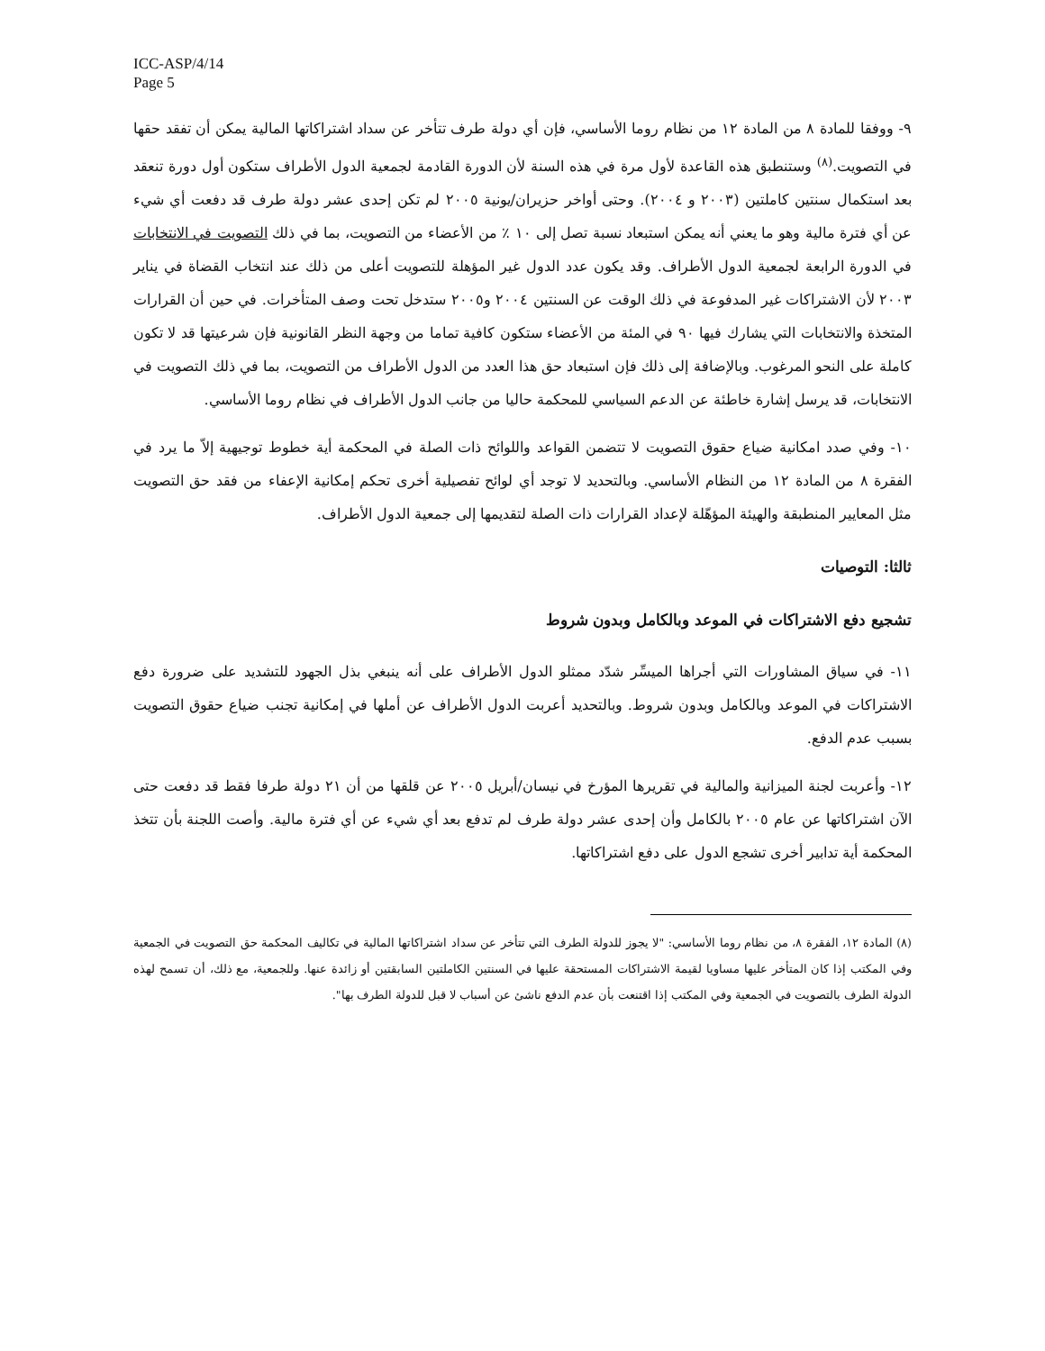ICC-ASP/4/14
Page 5
٩- ووفقا للمادة ٨ من المادة ١٢ من نظام روما الأساسي، فإن أي دولة طرف تتأخر عن سداد اشتراكاتها المالية يمكن أن تفقد حقها في التصويت.<sup>(٨)</sup> وستنطبق هذه القاعدة لأول مرة في هذه السنة لأن الدورة القادمة لجمعية الدول الأطراف ستكون أول دورة تنعقد بعد استكمال سنتين كاملتين (٢٠٠٣ و ٢٠٠٤). وحتى أواخر حزيران/يونية ٢٠٠٥ لم تكن إحدى عشر دولة طرف قد دفعت أي شيء عن أي فترة مالية وهو ما يعني أنه يمكن استبعاد نسبة تصل إلى ١٠ ٪ من الأعضاء من التصويت، بما في ذلك التصويت في الانتخابات في الدورة الرابعة لجمعية الدول الأطراف. وقد يكون عدد الدول غير المؤهلة للتصويت أعلى من ذلك عند انتخاب القضاة في يناير ٢٠٠٣ لأن الاشتراكات غير المدفوعة في ذلك الوقت عن السنتين ٢٠٠٤ و٢٠٠٥ ستدخل تحت وصف المتأخرات. في حين أن القرارات المتخذة والانتخابات التي يشارك فيها ٩٠ في المئة من الأعضاء ستكون كافية تماما من وجهة النظر القانونية فإن شرعيتها قد لا تكون كاملة على النحو المرغوب. وبالإضافة إلى ذلك فإن استبعاد حق هذا العدد من الدول الأطراف من التصويت، بما في ذلك التصويت في الانتخابات، قد يرسل إشارة خاطئة عن الدعم السياسي للمحكمة حاليا من جانب الدول الأطراف في نظام روما الأساسي.
١٠- وفي صدد امكانية ضياع حقوق التصويت لا تتضمن القواعد واللوائح ذات الصلة في المحكمة أية خطوط توجيهية إلاّ ما يرد في الفقرة ٨ من المادة ١٢ من النظام الأساسي. وبالتحديد لا توجد أي لوائح تفصيلية أخرى تحكم إمكانية الإعفاء من فقد حق التصويت مثل المعايير المنطبقة والهيئة المؤهّلة لإعداد القرارات ذات الصلة لتقديمها إلى جمعية الدول الأطراف.
ثالثا: التوصيات
تشجيع دفع الاشتراكات في الموعد وبالكامل وبدون شروط
١١- في سياق المشاورات التي أجراها الميسِّر شدّد ممثلو الدول الأطراف على أنه ينبغي بذل الجهود للتشديد على ضرورة دفع الاشتراكات في الموعد وبالكامل وبدون شروط. وبالتحديد أعربت الدول الأطراف عن أملها في إمكانية تجنب ضياع حقوق التصويت بسبب عدم الدفع.
١٢- وأعربت لجنة الميزانية والمالية في تقريرها المؤرخ في نيسان/أبريل ٢٠٠٥ عن قلقها من أن ٢١ دولة طرفا فقط قد دفعت حتى الآن اشتراكاتها عن عام ٢٠٠٥ بالكامل وأن إحدى عشر دولة طرف لم تدفع بعد أي شيء عن أي فترة مالية. وأصت اللجنة بأن تتخذ المحكمة أية تدابير أخرى تشجع الدول على دفع اشتراكاتها.
(٨) المادة ١٢، الفقرة ٨، من نظام روما الأساسي: "لا يجوز للدولة الطرف التي تتأخر عن سداد اشتراكاتها المالية في تكاليف المحكمة حق التصويت في الجمعية وفي المكتب إذا كان المتأخر عليها مساويا لقيمة الاشتراكات المستحقة عليها في السنتين الكاملتين السابقتين أو زائدة عنها. وللجمعية، مع ذلك، أن تسمح لهذه الدولة الطرف بالتصويت في الجمعية وفي المكتب إذا اقتنعت بأن عدم الدفع ناشئ عن أسباب لا قبل للدولة الطرف بها".